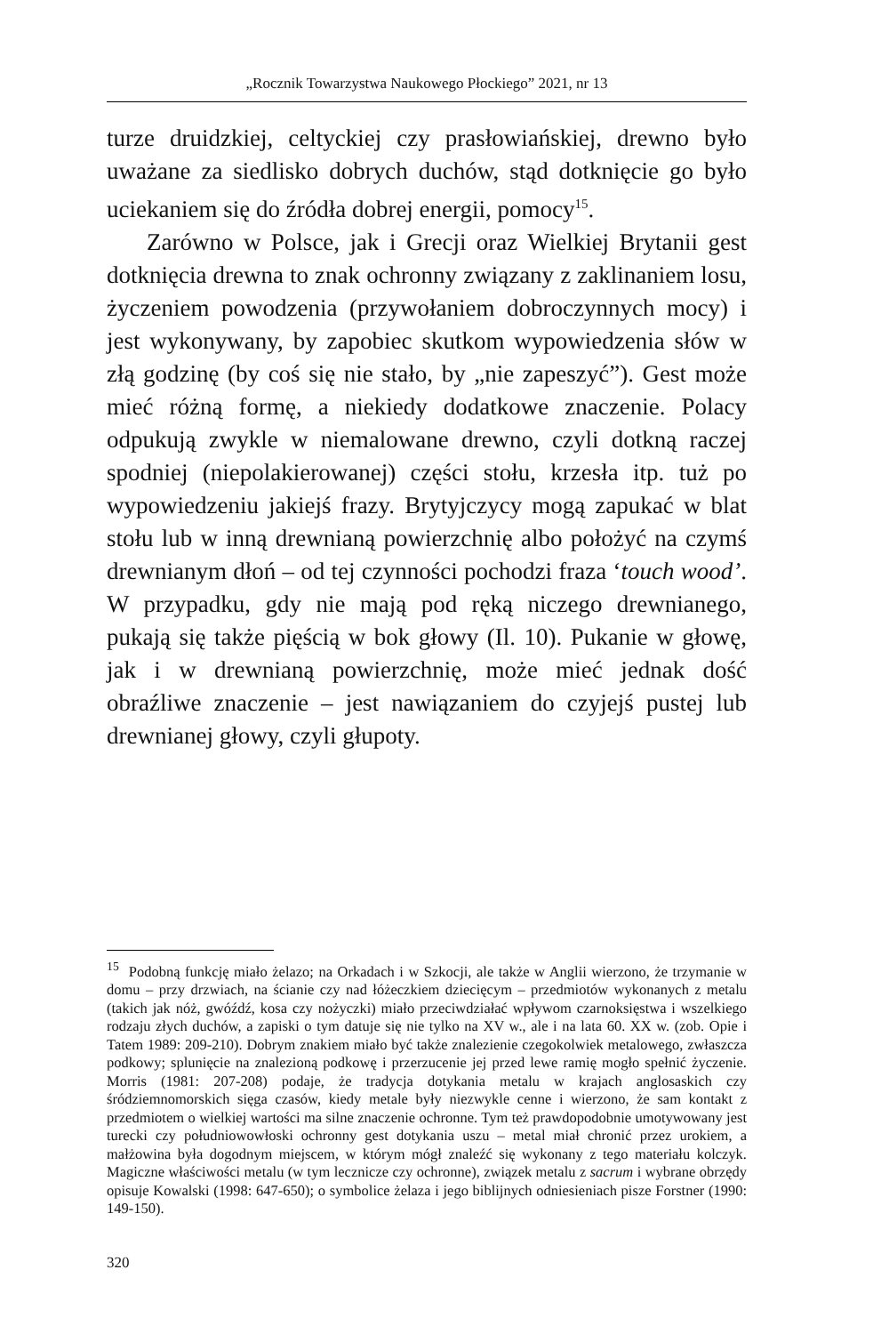„Rocznik Towarzystwa Naukowego Płockiego” 2021, nr 13
turze druidzkiej, celtyckiej czy prasłowiańskiej, drewno było uważane za siedlisko dobrych duchów, stąd dotknięcie go było uciekaniem się do źródła dobrej energii, pomocy<sup>15</sup>.
Zarówno w Polsce, jak i Grecji oraz Wielkiej Brytanii gest dotknięcia drewna to znak ochronny związany z zaklinaniem losu, życzeniem powodzenia (przywołaniem dobroczynnych mocy) i jest wykonywany, by zapobiec skutkom wypowiedzenia słów w złą godzinę (by coś się nie stało, by „nie zapeszyć”). Gest może mieć różną formę, a niekiedy dodatkowe znaczenie. Polacy odpukują zwykle w niemalowane drewno, czyli dotkną raczej spodniej (niepolakierowanej) części stołu, krzesła itp. tuż po wypowiedzeniu jakiejś frazy. Brytyjczycy mogą zapukać w blat stołu lub w inną drewnianą powierzchnię albo położyć na czymś drewnianym dłoń – od tej czynności pochodzi fraza ‘touch wood’. W przypadku, gdy nie mają pod ręką niczego drewnianego, pukają się także pięścią w bok głowy (Il. 10). Pukanie w głowę, jak i w drewnianą powierzchnię, może mieć jednak dość obraźliwe znaczenie – jest nawiązaniem do czyjejś pustej lub drewnianej głowy, czyli głupoty.
<sup>15</sup> Podobną funkcję miało żelazo; na Orkadach i w Szkocji, ale także w Anglii wierzono, że trzymanie w domu – przy drzwiach, na ścianie czy nad łóżeczkiem dziecięcym – przedmiotów wykonanych z metalu (takich jak nóż, gwóźdź, kosa czy nożyczki) miało przeciwdziałać wpływom czarnoksięstwa i wszelkiego rodzaju złych duchów, a zapiski o tym datuje się nie tylko na XV w., ale i na lata 60. XX w. (zob. Opie i Tatem 1989: 209-210). Dobrym znakiem miało być także znalezienie czegokolwiek metalowego, zwłaszcza podkowy; splunięcie na znalezioną podkowę i przerzucenie jej przed lewe ramię mogło spełnić życzenie. Morris (1981: 207-208) podaje, że tradycja dotykania metalu w krajach anglosaskich czy śródziemnomorskich sięga czasów, kiedy metale były niezwykle cenne i wierzono, że sam kontakt z przedmiotem o wielkiej wartości ma silne znaczenie ochronne. Tym też prawdopodobnie umotywowany jest turecki czy południowowłoski ochronny gest dotykania uszu – metal miał chronić przez urokiem, a małżowina była dogodnym miejscem, w którym mógł znaleźć się wykonany z tego materiału kolczyk. Magiczne właściwości metalu (w tym lecznicze czy ochronne), związek metalu z sacrum i wybrane obrzędy opisuje Kowalski (1998: 647-650); o symbolice żelaza i jego biblijnych odniesieniach pisze Forstner (1990: 149-150).
320